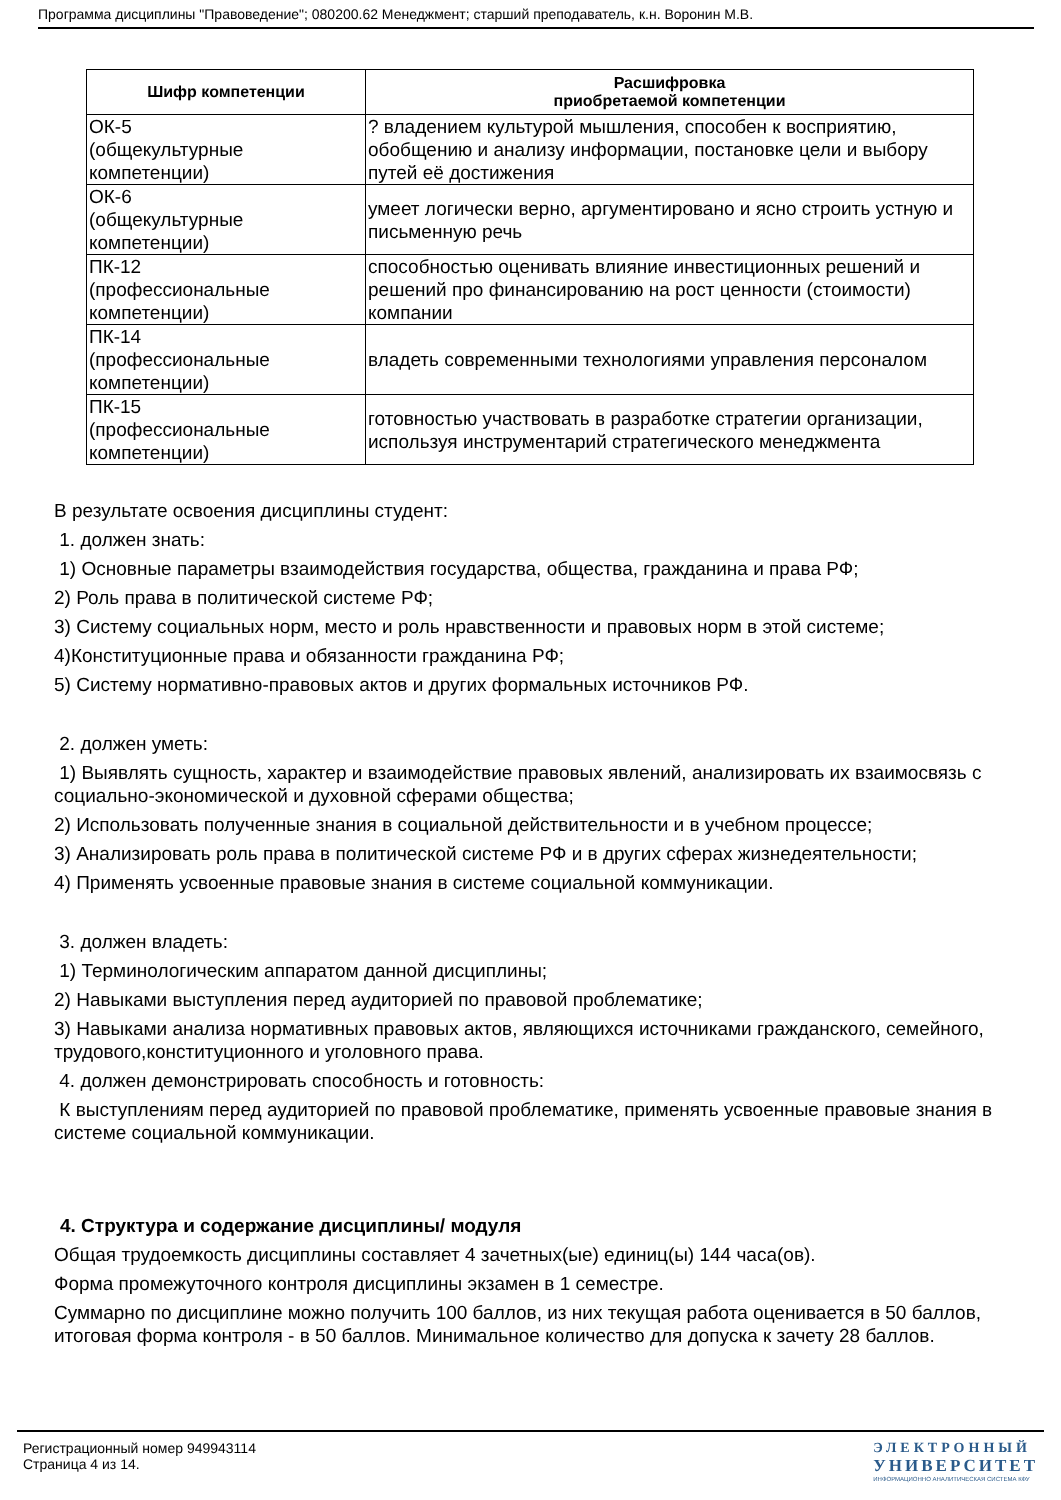Программа дисциплины "Правоведение"; 080200.62 Менеджмент; старший преподаватель, к.н. Воронин М.В.
| Шифр компетенции | Расшифровка приобретаемой компетенции |
| --- | --- |
| ОК-5 (общекультурные компетенции) | ? владением культурой мышления, способен к восприятию, обобщению и анализу информации, постановке цели и выбору путей её достижения |
| ОК-6 (общекультурные компетенции) | умеет логически верно, аргументировано и ясно строить устную и письменную речь |
| ПК-12 (профессиональные компетенции) | способностью оценивать влияние инвестиционных решений и решений про финансированию на рост ценности (стоимости) компании |
| ПК-14 (профессиональные компетенции) | владеть современными технологиями управления персоналом |
| ПК-15 (профессиональные компетенции) | готовностью участвовать в разработке стратегии организации, используя инструментарий стратегического менеджмента |
В результате освоения дисциплины студент:
1. должен знать:
1) Основные параметры взаимодействия государства, общества, гражданина и права РФ;
2) Роль права в политической системе РФ;
3) Систему социальных норм, место и роль нравственности и правовых норм в этой системе;
4)Конституционные права и обязанности гражданина РФ;
5) Систему нормативно-правовых актов и других формальных источников РФ.
2. должен уметь:
1) Выявлять сущность, характер и взаимодействие правовых явлений, анализировать их взаимосвязь с социально-экономической и духовной сферами общества;
2) Использовать полученные знания в социальной действительности и в учебном процессе;
3) Анализировать роль права в политической системе РФ и в других сферах жизнедеятельности;
4) Применять усвоенные правовые знания в системе социальной коммуникации.
3. должен владеть:
1) Терминологическим аппаратом данной дисциплины;
2) Навыками выступления перед аудиторией по правовой проблематике;
3) Навыками анализа нормативных правовых актов, являющихся источниками гражданского, семейного, трудового,конституционного и уголовного права.
4. должен демонстрировать способность и готовность:
К выступлениям перед аудиторией по правовой проблематике, применять усвоенные правовые знания в системе социальной коммуникации.
4. Структура и содержание дисциплины/ модуля
Общая трудоемкость дисциплины составляет 4 зачетных(ые) единиц(ы) 144 часа(ов).
Форма промежуточного контроля дисциплины экзамен в 1 семестре.
Суммарно по дисциплине можно получить 100 баллов, из них текущая работа оценивается в 50 баллов, итоговая форма контроля - в 50 баллов. Минимальное количество для допуска к зачету 28 баллов.
Регистрационный номер 949943114
Страница 4 из 14.
ЭЛЕКТРОННЫЙ
УНИВЕРСИТЕТ
ИНФОРМАЦИОННО АНАЛИТИЧЕСКАЯ СИСТЕМА КФУ